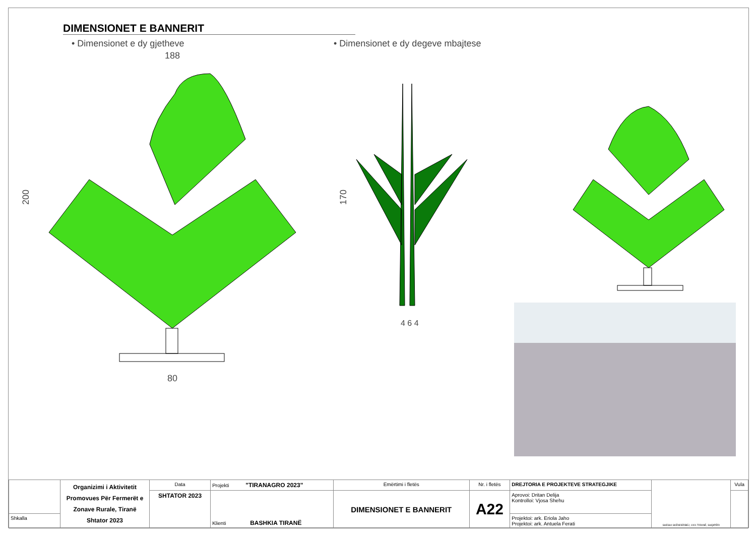DIMENSIONET E BANNERIT
• Dimensionet e dy gjetheve
• Dimensionet e dy degeve mbajtese
188
200
80
170
4 6 4
| | Organizimi i Aktivitetit Promovues Për Fermerët e Zonave Rurale, Tiranë Shtator 2023 | Data | Projekti "TIRANAGRO 2023" | Emërtimi i fletës | Nr. i fletës | DREJTORIA E PROJEKTEVE STRATEGJIKE | SHESHI SKËNDERBEJ, 1001 TIRANË, SHQIPËRI | Vula |
| | | SHTATOR 2023 | Klienti BASHKIA TIRANË | DIMENSIONET E BANNERIT | A22 | Aprovoi: Dritan Delija Kontrolloi: Vjosa Shehu | | |
| Shkalla | | | | | | Projektoi: ark. Eriola Jaho Projektoi: ark. Antuela Ferati | | |